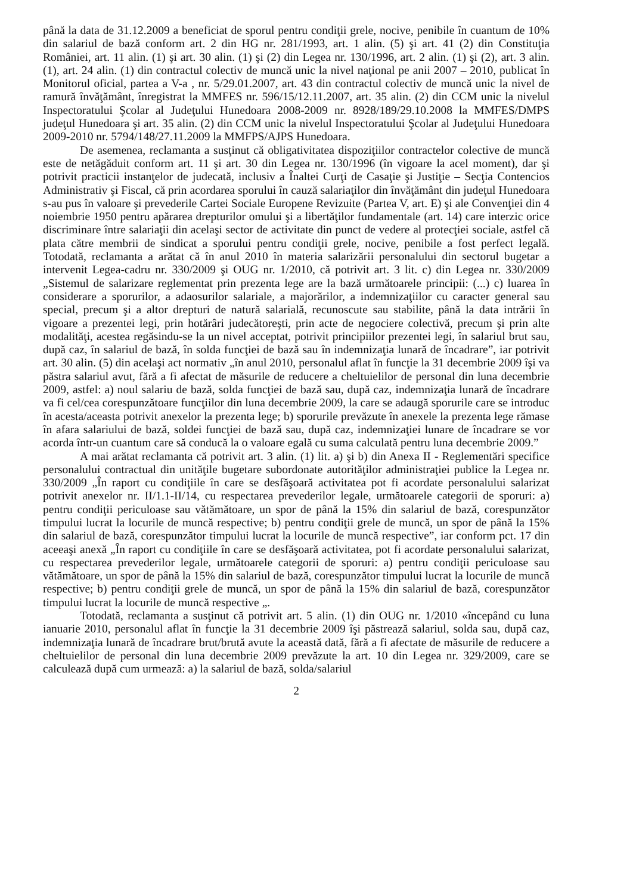până la data de 31.12.2009 a beneficiat de sporul pentru condiţii grele, nocive, penibile în cuantum de 10% din salariul de bază conform art. 2 din HG nr. 281/1993, art. 1 alin. (5) şi art. 41 (2) din Constituţia României, art. 11 alin. (1) şi art. 30 alin. (1) şi (2) din Legea nr. 130/1996, art. 2 alin. (1) şi (2), art. 3 alin. (1), art. 24 alin. (1) din contractul colectiv de muncă unic la nivel naţional pe anii 2007 – 2010, publicat în Monitorul oficial, partea a V-a , nr. 5/29.01.2007, art. 43 din contractul colectiv de muncă unic la nivel de ramură învăţământ, înregistrat la MMFES nr. 596/15/12.11.2007, art. 35 alin. (2) din CCM unic la nivelul Inspectoratului Şcolar al Judeţului Hunedoara 2008-2009 nr. 8928/189/29.10.2008 la MMFES/DMPS judeţul Hunedoara şi art. 35 alin. (2) din CCM unic la nivelul Inspectoratului Şcolar al Judeţului Hunedoara 2009-2010 nr. 5794/148/27.11.2009 la MMFPS/AJPS Hunedoara.
De asemenea, reclamanta a susţinut că obligativitatea dispoziţiilor contractelor colective de muncă este de netăgăduit conform art. 11 şi art. 30 din Legea nr. 130/1996 (în vigoare la acel moment), dar şi potrivit practicii instanţelor de judecată, inclusiv a Înaltei Curţi de Casaţie şi Justiţie – Secţia Contencios Administrativ şi Fiscal, că prin acordarea sporului în cauză salariaţilor din învăţământ din judeţul Hunedoara s-au pus în valoare şi prevederile Cartei Sociale Europene Revizuite (Partea V, art. E) şi ale Convenţiei din 4 noiembrie 1950 pentru apărarea drepturilor omului şi a libertăţilor fundamentale (art. 14) care interzic orice discriminare între salariaţii din acelaşi sector de activitate din punct de vedere al protecţiei sociale, astfel că plata către membrii de sindicat a sporului pentru condiţii grele, nocive, penibile a fost perfect legală. Totodată, reclamanta a arătat că în anul 2010 în materia salarizării personalului din sectorul bugetar a intervenit Legea-cadru nr. 330/2009 şi OUG nr. 1/2010, că potrivit art. 3 lit. c) din Legea nr. 330/2009 „Sistemul de salarizare reglementat prin prezenta lege are la bază următoarele principii: (...) c) luarea în considerare a sporurilor, a adaosurilor salariale, a majorărilor, a indemnizaţiilor cu caracter general sau special, precum şi a altor drepturi de natură salarială, recunoscute sau stabilite, până la data intrării în vigoare a prezentei legi, prin hotărâri judecătoreşti, prin acte de negociere colectivă, precum şi prin alte modalităţi, acestea regăsindu-se la un nivel acceptat, potrivit principiilor prezentei legi, în salariul brut sau, după caz, în salariul de bază, în solda funcţiei de bază sau în indemnizaţia lunară de încadrare”, iar potrivit art. 30 alin. (5) din acelaşi act normativ „în anul 2010, personalul aflat în funcţie la 31 decembrie 2009 îşi va păstra salariul avut, fără a fi afectat de măsurile de reducere a cheltuielilor de personal din luna decembrie 2009, astfel: a) noul salariu de bază, solda funcţiei de bază sau, după caz, indemnizaţia lunară de încadrare va fi cel/cea corespunzătoare funcţiilor din luna decembrie 2009, la care se adaugă sporurile care se introduc în acesta/aceasta potrivit anexelor la prezenta lege; b) sporurile prevăzute în anexele la prezenta lege rămase în afara salariului de bază, soldei funcţiei de bază sau, după caz, indemnizaţiei lunare de încadrare se vor acorda într-un cuantum care să conducă la o valoare egală cu suma calculată pentru luna decembrie 2009.”
A mai arătat reclamanta că potrivit art. 3 alin. (1) lit. a) şi b) din Anexa II - Reglementări specifice personalului contractual din unităţile bugetare subordonate autorităţilor administraţiei publice la Legea nr. 330/2009 „În raport cu condiţiile în care se desfăşoară activitatea pot fi acordate personalului salarizat potrivit anexelor nr. II/1.1-II/14, cu respectarea prevederilor legale, următoarele categorii de sporuri: a) pentru condiţii periculoase sau vătămătoare, un spor de până la 15% din salariul de bază, corespunzător timpului lucrat la locurile de muncă respective; b) pentru condiţii grele de muncă, un spor de până la 15% din salariul de bază, corespunzător timpului lucrat la locurile de muncă respective”, iar conform pct. 17 din aceeaşi anexă „În raport cu condiţiile în care se desfăşoară activitatea, pot fi acordate personalului salarizat, cu respectarea prevederilor legale, următoarele categorii de sporuri: a) pentru condiţii periculoase sau vătămătoare, un spor de până la 15% din salariul de bază, corespunzător timpului lucrat la locurile de muncă respective; b) pentru condiţii grele de muncă, un spor de până la 15% din salariul de bază, corespunzător timpului lucrat la locurile de muncă respective „.
Totodată, reclamanta a susţinut că potrivit art. 5 alin. (1) din OUG nr. 1/2010 «începând cu luna ianuarie 2010, personalul aflat în funcţie la 31 decembrie 2009 îşi păstrează salariul, solda sau, după caz, indemnizaţia lunară de încadrare brut/brută avute la această dată, fără a fi afectate de măsurile de reducere a cheltuielilor de personal din luna decembrie 2009 prevăzute la art. 10 din Legea nr. 329/2009, care se calculează după cum urmează: a) la salariul de bază, solda/salariul
2